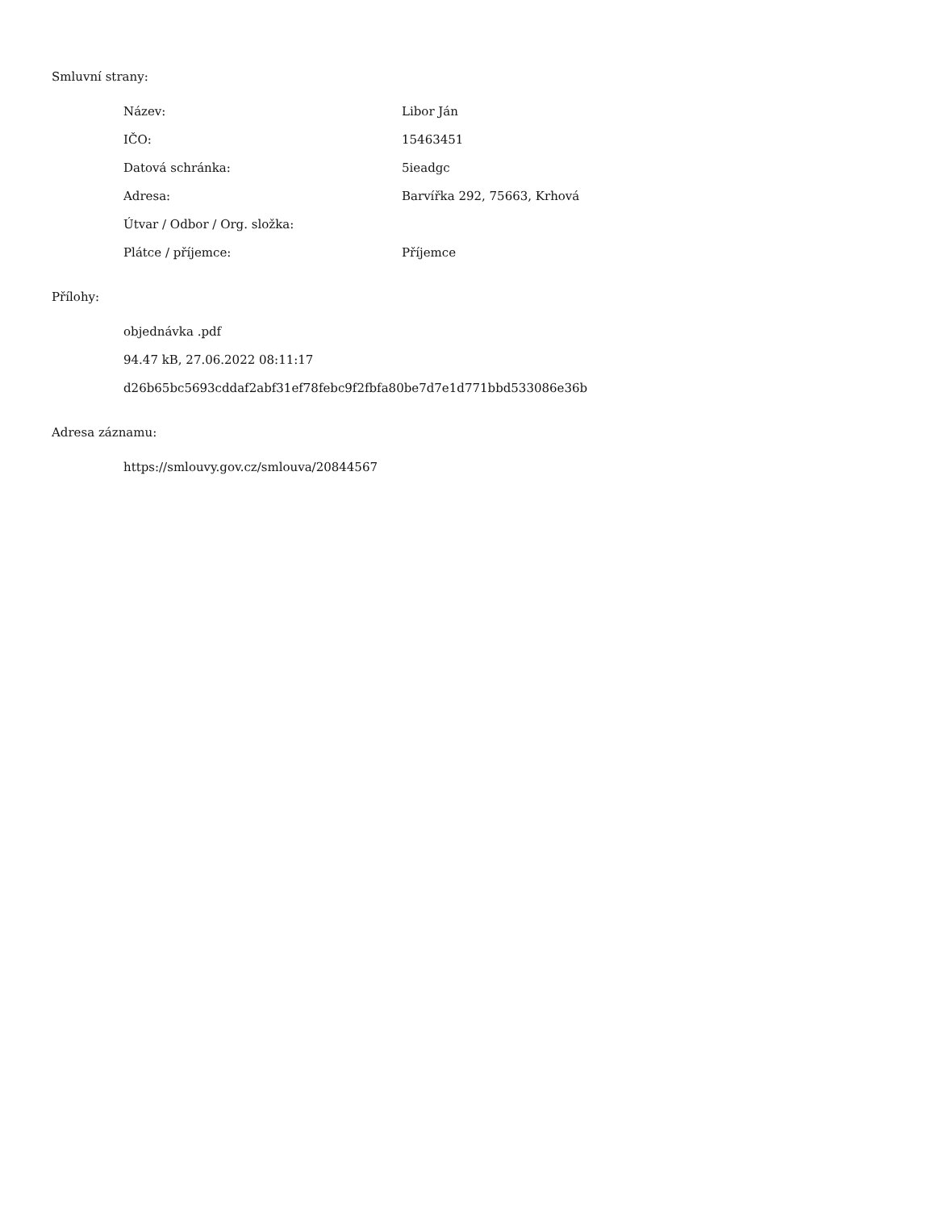Smluvní strany:
| Název: | Libor Ján |
| IČO: | 15463451 |
| Datová schránka: | 5ieadgc |
| Adresa: | Barvířka 292, 75663, Krhová |
| Útvar / Odbor / Org. složka: | |
| Plátce / příjemce: | Příjemce |
Přílohy:
objednávka .pdf
94.47 kB, 27.06.2022 08:11:17
d26b65bc5693cddaf2abf31ef78febc9f2fbfa80be7d7e1d771bbd533086e36b
Adresa záznamu:
https://smlouvy.gov.cz/smlouva/20844567